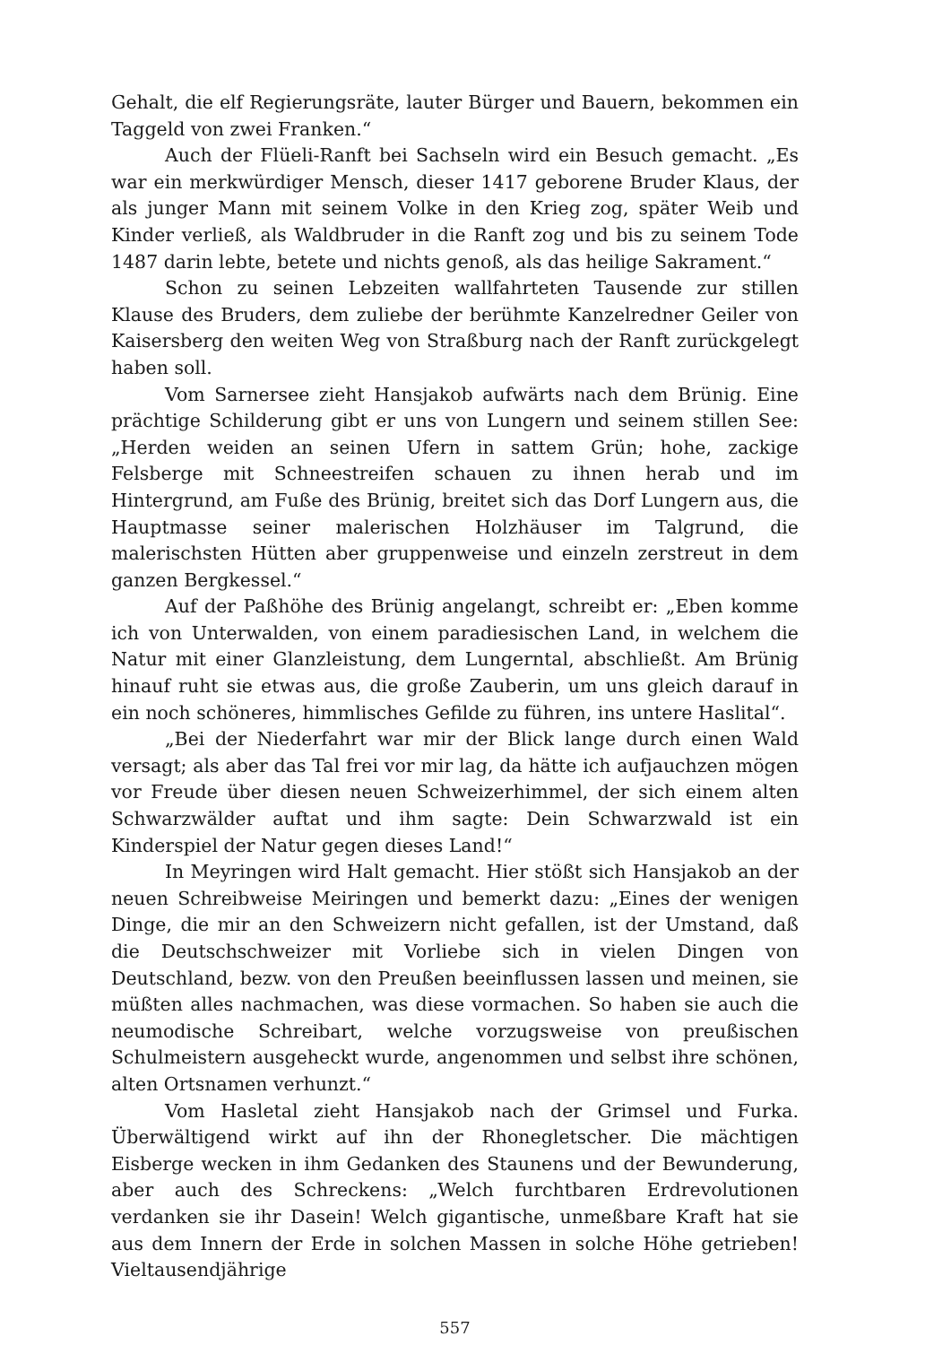Gehalt, die elf Regierungsräte, lauter Bürger und Bauern, bekommen ein Taggeld von zwei Franken.“
Auch der Flüeli-Ranft bei Sachseln wird ein Besuch gemacht. „Es war ein merkwürdiger Mensch, dieser 1417 geborene Bruder Klaus, der als junger Mann mit seinem Volke in den Krieg zog, später Weib und Kinder verließ, als Waldbruder in die Ranft zog und bis zu seinem Tode 1487 darin lebte, betete und nichts genoß, als das heilige Sakrament.“
Schon zu seinen Lebzeiten wallfahrteten Tausende zur stillen Klause des Bruders, dem zuliebe der berühmte Kanzelredner Geiler von Kaisersberg den weiten Weg von Straßburg nach der Ranft zurückgelegt haben soll.
Vom Sarnersee zieht Hansjakob aufwärts nach dem Brünig. Eine prächtige Schilderung gibt er uns von Lungern und seinem stillen See: „Herden weiden an seinen Ufern in sattem Grün; hohe, zackige Felsberge mit Schneestreifen schauen zu ihnen herab und im Hintergrund, am Fuße des Brünig, breitet sich das Dorf Lungern aus, die Hauptmasse seiner malerischen Holzhäuser im Talgrund, die malerischsten Hütten aber gruppenweise und einzeln zerstreut in dem ganzen Bergkessel.“
Auf der Paßhöhe des Brünig angelangt, schreibt er: „Eben komme ich von Unterwalden, von einem paradiesischen Land, in welchem die Natur mit einer Glanzleistung, dem Lungerntal, abschließt. Am Brünig hinauf ruht sie etwas aus, die große Zauberin, um uns gleich darauf in ein noch schöneres, himmlisches Gefilde zu führen, ins untere Haslital“.
„Bei der Niederfahrt war mir der Blick lange durch einen Wald versagt; als aber das Tal frei vor mir lag, da hätte ich aufjauchzen mögen vor Freude über diesen neuen Schweizerhimmel, der sich einem alten Schwarzwälder auftat und ihm sagte: Dein Schwarzwald ist ein Kinderspiel der Natur gegen dieses Land!“
In Meyringen wird Halt gemacht. Hier stößt sich Hansjakob an der neuen Schreibweise Meiringen und bemerkt dazu: „Eines der wenigen Dinge, die mir an den Schweizern nicht gefallen, ist der Umstand, daß die Deutschschweizer mit Vorliebe sich in vielen Dingen von Deutschland, bezw. von den Preußen beeinflussen lassen und meinen, sie müßten alles nachmachen, was diese vormachen. So haben sie auch die neumodische Schreibart, welche vorzugsweise von preußischen Schulmeistern ausgeheckt wurde, angenommen und selbst ihre schönen, alten Ortsnamen verhunzt.“
Vom Hasletal zieht Hansjakob nach der Grimsel und Furka. Überwältigend wirkt auf ihn der Rhonegletscher. Die mächtigen Eisberge wecken in ihm Gedanken des Staunens und der Bewunderung, aber auch des Schreckens: „Welch furchtbaren Erdrevolutionen verdanken sie ihr Dasein! Welch gigantische, unmeßbare Kraft hat sie aus dem Innern der Erde in solchen Massen in solche Höhe getrieben! Vieltausendjährige
557